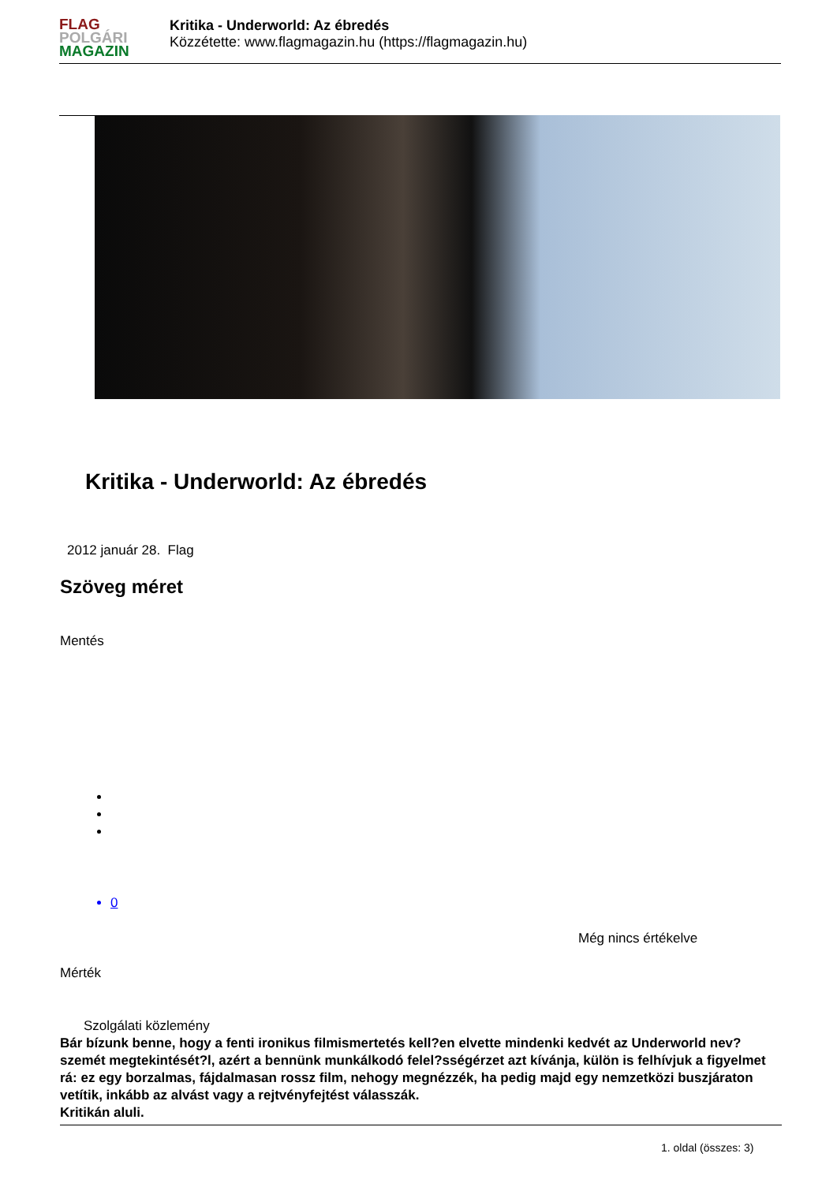FLAG
POLGÁRI
MAGAZIN
Kritika - Underworld: Az ébredés
Közzétette: www.flagmagazin.hu (https://flagmagazin.hu)
Kritika - Underworld: Az ébredés
2012 január 28. Flag
Szöveg méret
Mentés
0
Még nincs értékelve
Mérték
Szolgálati közlemény
Bár bízunk benne, hogy a fenti ironikus filmismertetés kell?en elvette mindenki kedvét az Underworld nev? szemét megtekintését?l, azért a bennünk munkálkodó felel?sségérzet azt kívánja, külön is felhívjuk a figyelmet rá: ez egy borzalmas, fájdalmasan rossz film, nehogy megnézzék, ha pedig majd egy nemzetközi buszjáraton vetítik, inkább az alvást vagy a rejtvényfejtést válasszák.
Kritikán aluli.
1. oldal (összes: 3)